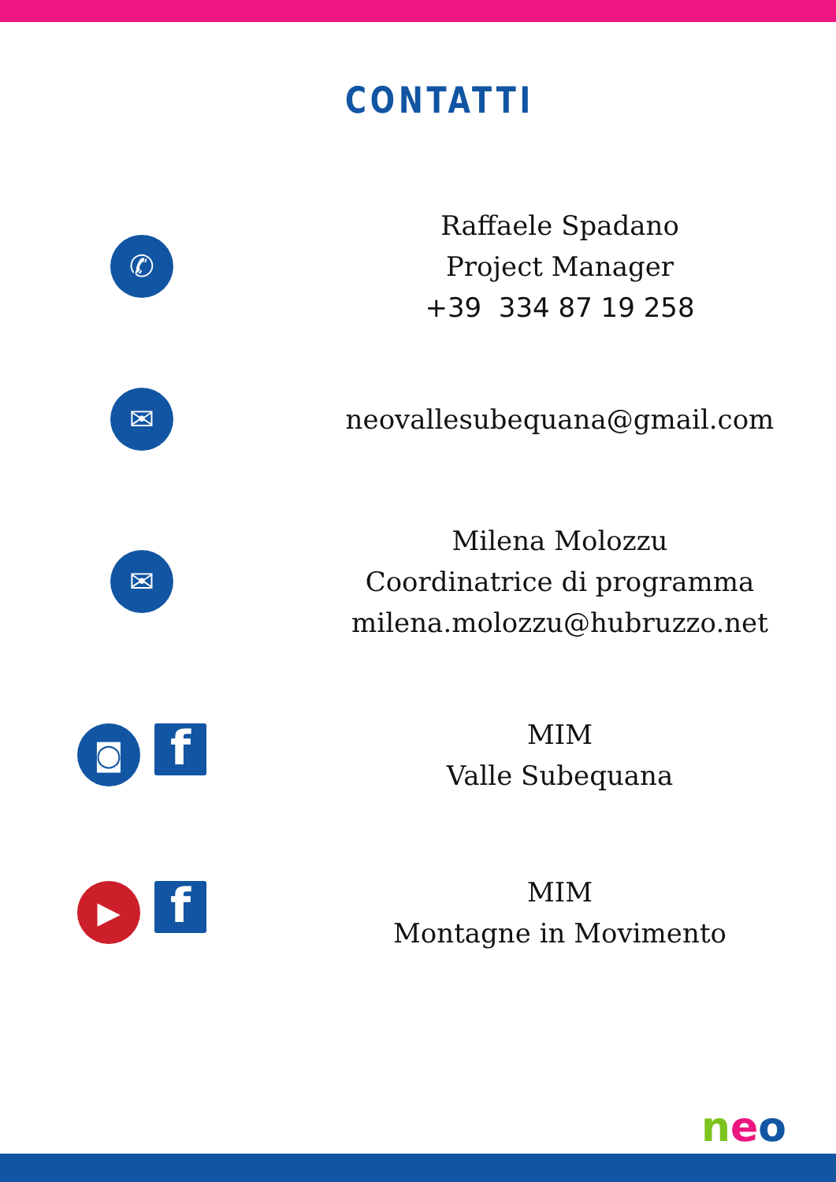CONTATTI
✆
Raffaele Spadano
Project Manager
+39 334 87 19 258
✉
neovallesubequana@gmail.com
✉
Milena Molozzu
Coordinatrice di programma
milena.molozzu@hubruzzo.net
◙
f
MIM
Valle Subequana
▶
f
MIM
Montagne in Movimento
neo